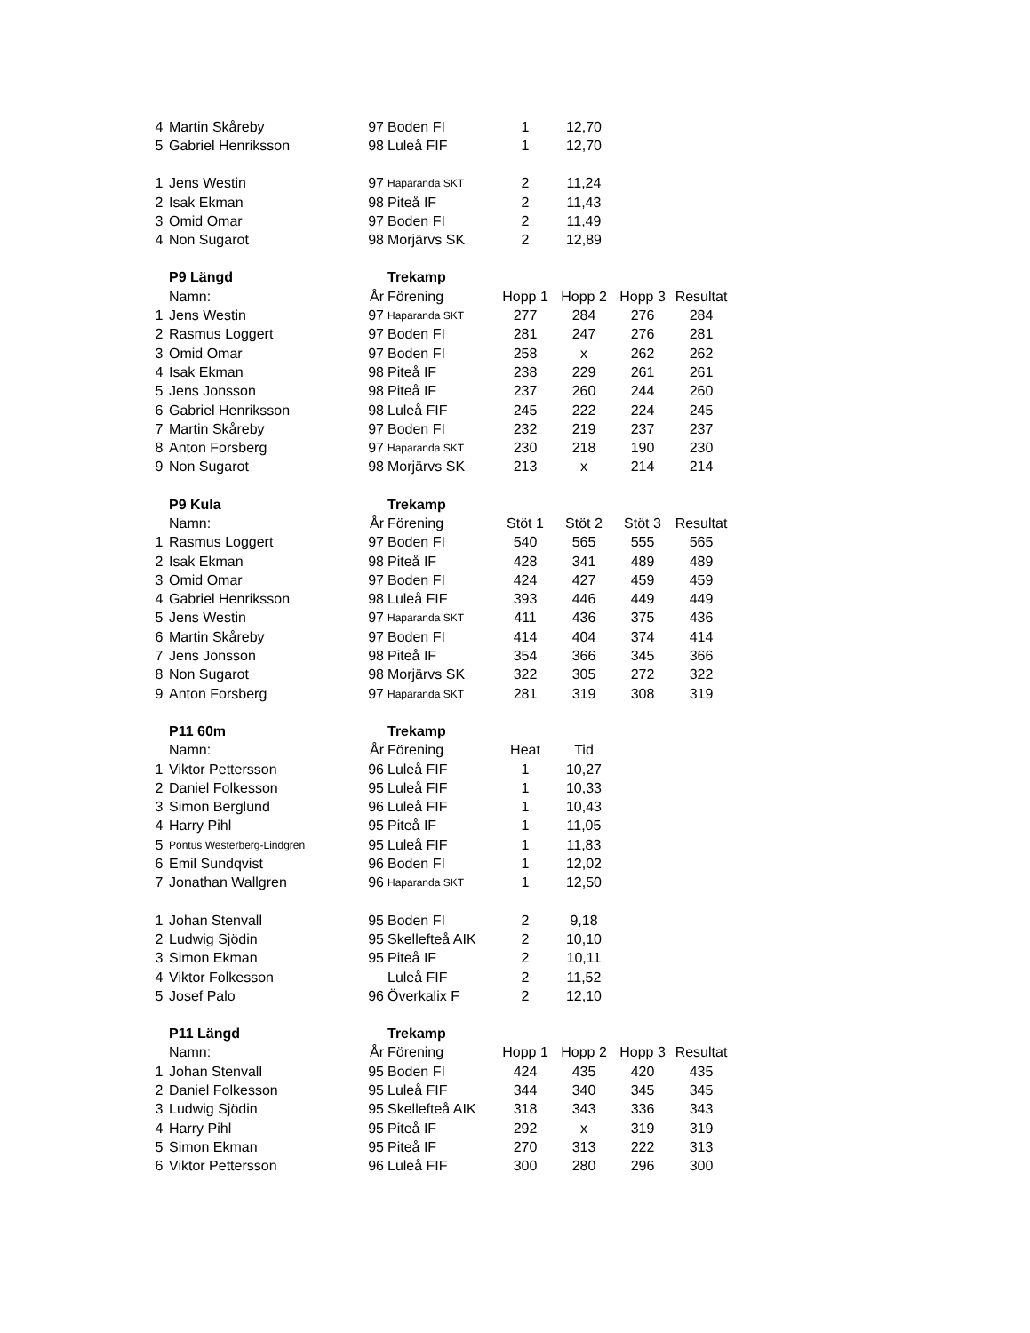| 4 | Martin Skåreby | 97 | Boden FI | 1 | 12,70 | | |
| 5 | Gabriel Henriksson | 98 | Luleå FIF | 1 | 12,70 | | |
| 1 | Jens Westin | 97 | Haparanda SKT | 2 | 11,24 | | |
| 2 | Isak Ekman | 98 | Piteå IF | 2 | 11,43 | | |
| 3 | Omid Omar | 97 | Boden FI | 2 | 11,49 | | |
| 4 | Non Sugarot | 98 | Morjärvs SK | 2 | 12,89 | | |
| | P9 Längd | | Trekamp | | | | |
| | Namn: | År | Förening | Hopp 1 | Hopp 2 | Hopp 3 | Resultat |
| 1 | Jens Westin | 97 | Haparanda SKT | 277 | 284 | 276 | 284 |
| 2 | Rasmus Loggert | 97 | Boden FI | 281 | 247 | 276 | 281 |
| 3 | Omid Omar | 97 | Boden FI | 258 | x | 262 | 262 |
| 4 | Isak Ekman | 98 | Piteå IF | 238 | 229 | 261 | 261 |
| 5 | Jens Jonsson | 98 | Piteå IF | 237 | 260 | 244 | 260 |
| 6 | Gabriel Henriksson | 98 | Luleå FIF | 245 | 222 | 224 | 245 |
| 7 | Martin Skåreby | 97 | Boden FI | 232 | 219 | 237 | 237 |
| 8 | Anton Forsberg | 97 | Haparanda SKT | 230 | 218 | 190 | 230 |
| 9 | Non Sugarot | 98 | Morjärvs SK | 213 | x | 214 | 214 |
| | P9 Kula | | Trekamp | | | | |
| | Namn: | År | Förening | Stöt 1 | Stöt 2 | Stöt 3 | Resultat |
| 1 | Rasmus Loggert | 97 | Boden FI | 540 | 565 | 555 | 565 |
| 2 | Isak Ekman | 98 | Piteå IF | 428 | 341 | 489 | 489 |
| 3 | Omid Omar | 97 | Boden FI | 424 | 427 | 459 | 459 |
| 4 | Gabriel Henriksson | 98 | Luleå FIF | 393 | 446 | 449 | 449 |
| 5 | Jens Westin | 97 | Haparanda SKT | 411 | 436 | 375 | 436 |
| 6 | Martin Skåreby | 97 | Boden FI | 414 | 404 | 374 | 414 |
| 7 | Jens Jonsson | 98 | Piteå IF | 354 | 366 | 345 | 366 |
| 8 | Non Sugarot | 98 | Morjärvs SK | 322 | 305 | 272 | 322 |
| 9 | Anton Forsberg | 97 | Haparanda SKT | 281 | 319 | 308 | 319 |
| | P11 60m | | Trekamp | | | | |
| | Namn: | År | Förening | Heat | Tid | | |
| 1 | Viktor Pettersson | 96 | Luleå FIF | 1 | 10,27 | | |
| 2 | Daniel Folkesson | 95 | Luleå FIF | 1 | 10,33 | | |
| 3 | Simon Berglund | 96 | Luleå FIF | 1 | 10,43 | | |
| 4 | Harry Pihl | 95 | Piteå IF | 1 | 11,05 | | |
| 5 | Pontus Westerberg-Lindgren | 95 | Luleå FIF | 1 | 11,83 | | |
| 6 | Emil Sundqvist | 96 | Boden FI | 1 | 12,02 | | |
| 7 | Jonathan Wallgren | 96 | Haparanda SKT | 1 | 12,50 | | |
| 1 | Johan Stenvall | 95 | Boden FI | 2 | 9,18 | | |
| 2 | Ludwig Sjödin | 95 | Skellefteå AIK | 2 | 10,10 | | |
| 3 | Simon Ekman | 95 | Piteå IF | 2 | 10,11 | | |
| 4 | Viktor Folkesson | | Luleå FIF | 2 | 11,52 | | |
| 5 | Josef Palo | 96 | Överkalix F | 2 | 12,10 | | |
| | P11 Längd | | Trekamp | | | | |
| | Namn: | År | Förening | Hopp 1 | Hopp 2 | Hopp 3 | Resultat |
| 1 | Johan Stenvall | 95 | Boden FI | 424 | 435 | 420 | 435 |
| 2 | Daniel Folkesson | 95 | Luleå FIF | 344 | 340 | 345 | 345 |
| 3 | Ludwig Sjödin | 95 | Skellefteå AIK | 318 | 343 | 336 | 343 |
| 4 | Harry Pihl | 95 | Piteå IF | 292 | x | 319 | 319 |
| 5 | Simon Ekman | 95 | Piteå IF | 270 | 313 | 222 | 313 |
| 6 | Viktor Pettersson | 96 | Luleå FIF | 300 | 280 | 296 | 300 |